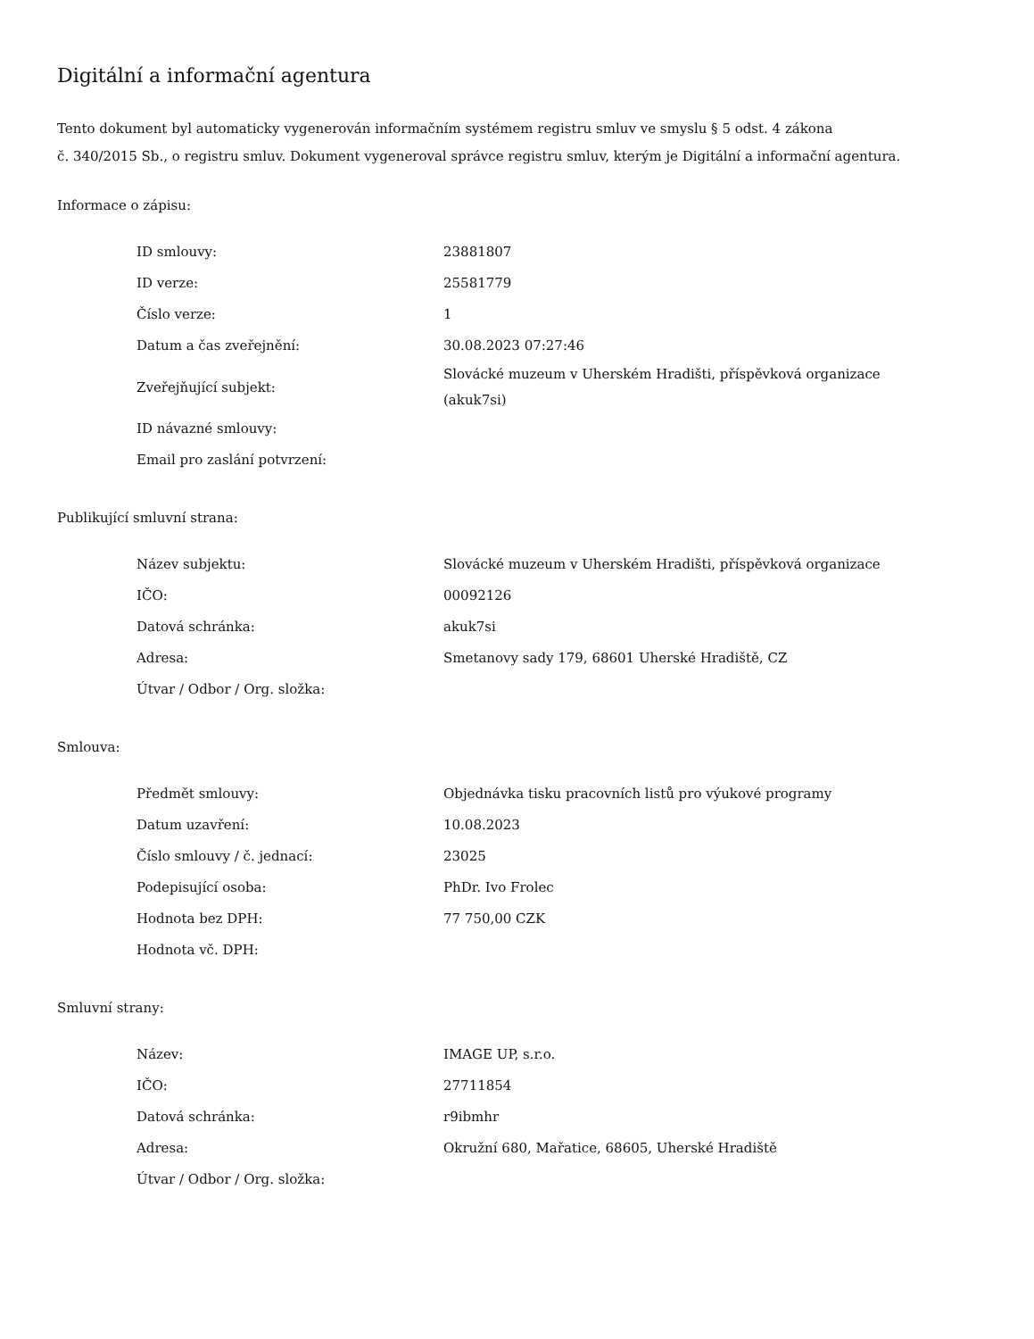Digitální a informační agentura
Tento dokument byl automaticky vygenerován informačním systémem registru smluv ve smyslu § 5 odst. 4 zákona
č. 340/2015 Sb., o registru smluv. Dokument vygeneroval správce registru smluv, kterým je Digitální a informační agentura.
Informace o zápisu:
| ID smlouvy: | 23881807 |
| ID verze: | 25581779 |
| Číslo verze: | 1 |
| Datum a čas zveřejnění: | 30.08.2023 07:27:46 |
| Zveřejňující subjekt: | Slovácké muzeum v Uherském Hradišti, příspěvková organizace (akuk7si) |
| ID návazné smlouvy: | |
| Email pro zaslání potvrzení: | |
Publikující smluvní strana:
| Název subjektu: | Slovácké muzeum v Uherském Hradišti, příspěvková organizace |
| IČO: | 00092126 |
| Datová schránka: | akuk7si |
| Adresa: | Smetanovy sady 179, 68601 Uherské Hradiště, CZ |
| Útvar / Odbor / Org. složka: | |
Smlouva:
| Předmět smlouvy: | Objednávka tisku pracovních listů pro výukové programy |
| Datum uzavření: | 10.08.2023 |
| Číslo smlouvy / č. jednací: | 23025 |
| Podepisující osoba: | PhDr. Ivo Frolec |
| Hodnota bez DPH: | 77 750,00 CZK |
| Hodnota vč. DPH: | |
Smluvní strany:
| Název: | IMAGE UP, s.r.o. |
| IČO: | 27711854 |
| Datová schránka: | r9ibmhr |
| Adresa: | Okružní 680, Mařatice, 68605, Uherské Hradiště |
| Útvar / Odbor / Org. složka: | |